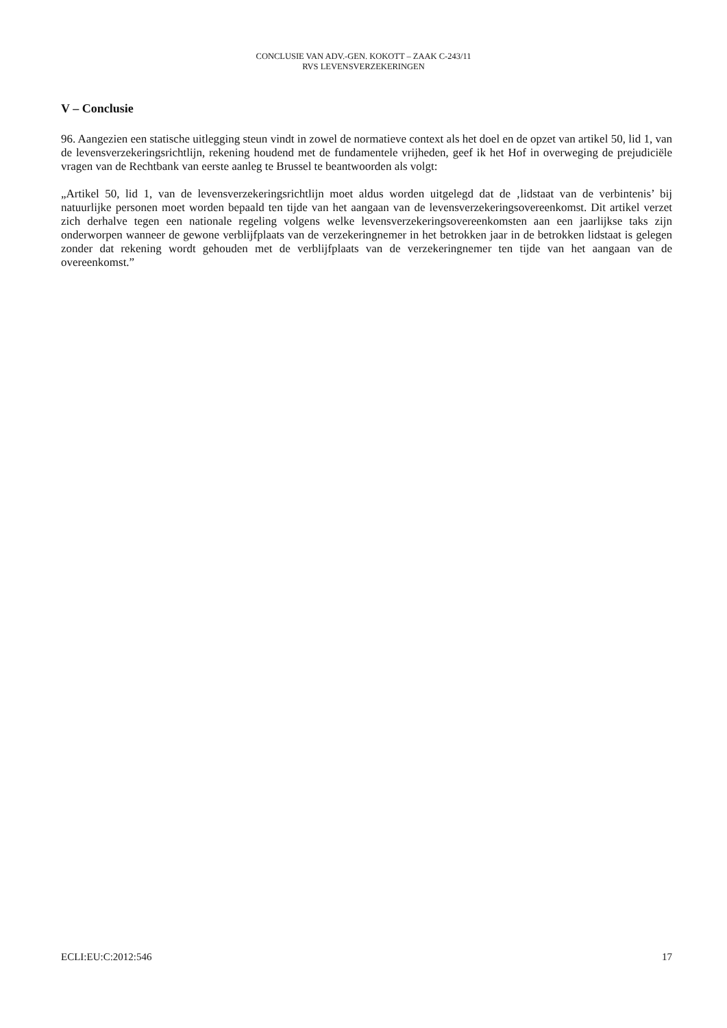CONCLUSIE VAN ADV.-GEN. KOKOTT – ZAAK C-243/11
RVS LEVENSVERZEKERINGEN
V – Conclusie
96. Aangezien een statische uitlegging steun vindt in zowel de normatieve context als het doel en de opzet van artikel 50, lid 1, van de levensverzekeringsrichtlijn, rekening houdend met de fundamentele vrijheden, geef ik het Hof in overweging de prejudiciële vragen van de Rechtbank van eerste aanleg te Brussel te beantwoorden als volgt:
„Artikel 50, lid 1, van de levensverzekeringsrichtlijn moet aldus worden uitgelegd dat de ‚lidstaat van de verbintenis’ bij natuurlijke personen moet worden bepaald ten tijde van het aangaan van de levensverzekeringsovereenkomst. Dit artikel verzet zich derhalve tegen een nationale regeling volgens welke levensverzekeringsovereenkomsten aan een jaarlijkse taks zijn onderworpen wanneer de gewone verblijfplaats van de verzekeringnemer in het betrokken jaar in de betrokken lidstaat is gelegen zonder dat rekening wordt gehouden met de verblijfplaats van de verzekeringnemer ten tijde van het aangaan van de overeenkomst.”
ECLI:EU:C:2012:546 17